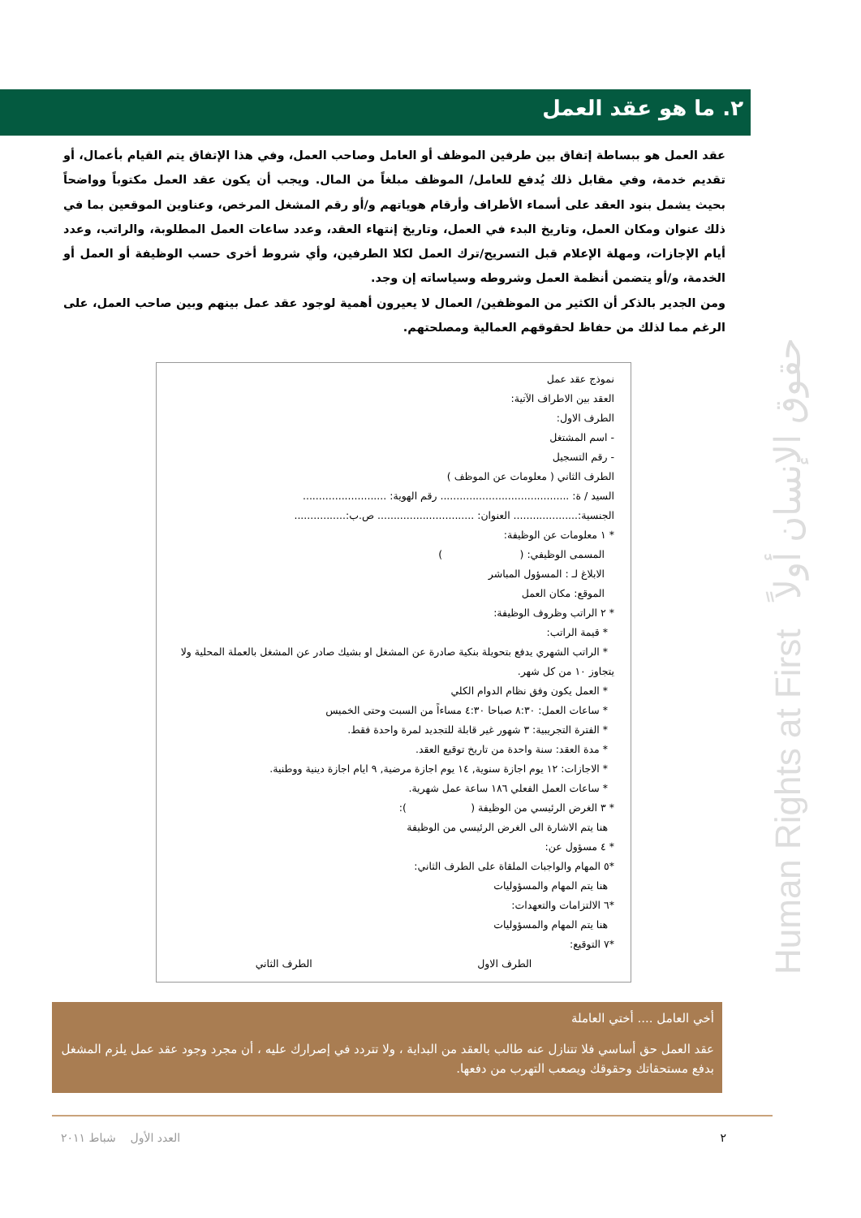٢. ما هو عقد العمل
عقد العمل هو ببساطة إتفاق بين طرفين الموظف أو العامل وصاحب العمل، وفي هذا الإتفاق يتم القيام بأعمال، أو تقديم خدمة، وفي مقابل ذلك يُدفع للعامل/ الموظف مبلغاً من المال. ويجب أن يكون عقد العمل مكتوباً وواضحاً بحيث يشمل بنود العقد على أسماء الأطراف وأرقام هوياتهم و/أو رقم المشغل المرخص، وعناوين الموقعين بما في ذلك عنوان ومكان العمل، وتاريخ البدء في العمل، وتاريخ إنتهاء العقد، وعدد ساعات العمل المطلوبة، والراتب، وعدد أيام الإجازات، ومهلة الإعلام قبل التسريح/ترك العمل لكلا الطرفين، وأي شروط أخرى حسب الوظيفة أو العمل أو الخدمة، و/أو يتضمن أنظمة العمل وشروطه وسياساته إن وجد.
ومن الجدير بالذكر أن الكثير من الموظفين/ العمال لا يعيرون أهمية لوجود عقد عمل بينهم وبين صاحب العمل، على الرغم مما لذلك من حفاظ لحقوقهم العمالية ومصلحتهم.
نموذج عقد عمل
العقد بين الاطراف الآتية:
الطرف الاول:
- اسم المشتغل
- رقم التسجيل
الطرف الثاني ( معلومات عن الموظف )
السيد / ة: ........................................ رقم الهوية: ..........................
الجنسية:.................... العنوان: .............................. ص.ب:................
* ١ معلومات عن الوظيفة:
المسمى الوظيفي: ( )
الابلاغ لـ : المسؤول المباشر
الموقع: مكان العمل
* ٢ الراتب وظروف الوظيفة:
* قيمة الراتب:
* الراتب الشهري يدفع بتحويلة بنكية صادرة عن المشغل او بشيك صادر عن المشغل بالعملة المحلية ولا يتجاوز ١٠ من كل شهر.
* العمل يكون وفق نظام الدوام الكلي
* ساعات العمل: ٨:٣٠ صباحا ٤:٣٠ مساءاً من السبت وحتى الخميس
* الفترة التجريبية: ٣ شهور غير قابلة للتجديد لمرة واحدة فقط.
* مدة العقد: سنة واحدة من تاريخ توقيع العقد.
* الاجازات: ١٢ يوم اجازة سنوية, ١٤ يوم اجازة مرضية, ٩ ايام اجازة دينية ووطنية.
* ساعات العمل الفعلي ١٨٦ ساعة عمل شهرية.
* ٣ الغرض الرئيسي من الوظيفة ( ):
هنا يتم الاشارة الى الغرض الرئيسي من الوظيفة
* ٤ مسؤول عن:
*٥ المهام والواجبات الملقاة على الطرف الثاني:
هنا يتم المهام والمسؤوليات
*٦ الالتزامات والتعهدات:
هنا يتم المهام والمسؤوليات
*٧ التوقيع:
الطرف الاول الطرف الثاني
أخي العامل .... أختي العاملة
عقد العمل حق أساسي فلا تتنازل عنه طالب بالعقد من البداية ، ولا تتردد في إصرارك عليه ، أن مجرد وجود عقد عمل يلزم المشغل بدفع مستحقاتك وحقوقك ويصعب التهرب من دفعها.
٢ العدد الأول شباط ٢٠١١
Human Rights at First حقوق الإنسان أولاً